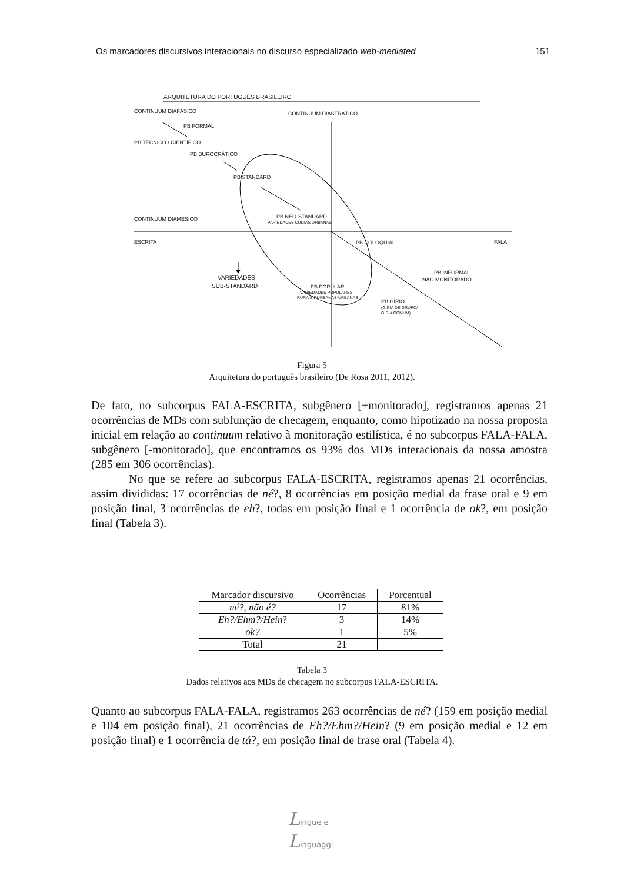Os marcadores discursivos interacionais no discurso especializado web-mediated 151
ARQUITETURA DO PORTUGUÊS BRASILEIRO
CONTINUUM DIAFÁSICO
CONTINUUM DIASTRÁTICO
PB FORMAL
PB TÉCNICO / CIENTÍFICO
PB BUROCRÁTICO
PB STANDARD
CONTINUUM DIAMÉSICO
PB NEO-STANDARD
VARIEDADES CULTAS URBANAS
ESCRITA
PB COLOQUIAL
FALA
VARIEDADES
SUB-STANDARD
PB INFORMAL
NÃO MONITORADO
PB POPULAR
VARIEDADES POPULARES
RURAIS-RURBANAS-URBANAS
PB GÍRIO
(GÍRIA DE GRUPO/
GÍRIA COMUM)
Figura 5
Arquitetura do português brasileiro (De Rosa 2011, 2012).
De fato, no subcorpus FALA-ESCRITA, subgênero [+monitorado], registramos apenas 21 ocorrências de MDs com subfunção de checagem, enquanto, como hipotizado na nossa proposta inicial em relação ao continuum relativo à monitoração estilística, é no subcorpus FALA-FALA, subgênero [-monitorado], que encontramos os 93% dos MDs interacionais da nossa amostra (285 em 306 ocorrências).
No que se refere ao subcorpus FALA-ESCRITA, registramos apenas 21 ocorrências, assim divididas: 17 ocorrências de né?, 8 ocorrências em posição medial da frase oral e 9 em posição final, 3 ocorrências de eh?, todas em posição final e 1 ocorrência de ok?, em posição final (Tabela 3).
| Marcador discursivo | Ocorrências | Porcentual |
| --- | --- | --- |
| né?, não é? | 17 | 81% |
| Eh?/Ehm?/Hein ? | 3 | 14% |
| ok? | 1 | 5% |
| Total | 21 | |
Tabela 3
Dados relativos aos MDs de checagem no subcorpus FALA-ESCRITA.
Quanto ao subcorpus FALA-FALA, registramos 263 ocorrências de né? (159 em posição medial e 104 em posição final), 21 ocorrências de Eh?/Ehm?/Hein? (9 em posição medial e 12 em posição final) e 1 ocorrência de tá?, em posição final de frase oral (Tabela 4).
Lingue e
Linguaggi